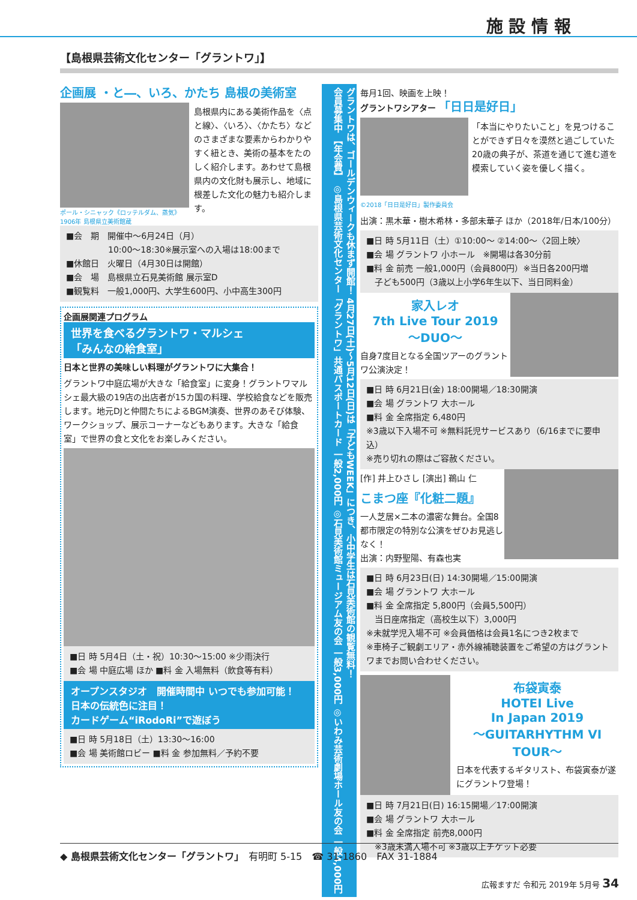施 設 情 報
【島根県芸術文化センター「グラントワ」】
企画展 ・と―、いろ、かたち 島根の美術室
ポール・シニャック《ロッテルダム、蒸気》1906年 島根県立美術館蔵
島根県内にある美術作品を〈点と線〉、〈いろ〉、〈かたち〉などのさまざまな要素からわかりやすく紐とき、美術の基本をたのしく紹介します。あわせて島根県内の文化財も展示し、地域に根差した文化の魅力も紹介します。
■会　期　開催中～6月24日（月）
　　　　　10:00～18:30※展示室への入場は18:00まで
■休館日　火曜日（4月30日は開館）
■会　場　島根県立石見美術館 展示室D
■観覧料　一般1,000円、大学生600円、小中高生300円
企画展関連プログラム
世界を食べるグラントワ・マルシェ
「みんなの給食室」
日本と世界の美味しい料理がグラントワに大集合！
グラントワ中庭広場が大きな「給食室」に変身！グラントワマルシェ最大級の19店の出店者が15カ国の料理、学校給食などを販売します。地元DJと仲間たちによるBGM演奏、世界のあそび体験、ワークショップ、展示コーナーなどもあります。大きな「給食室」で世界の食と文化をお楽しみください。
■日 時 5月4日（土・祝）10:30～15:00 ※少雨決行
■会 場 中庭広場 ほか ■料 金 入場無料（飲食等有料）
オープンスタジオ　開催時間中 いつでも参加可能！
日本の伝統色に注目！
カードゲーム“iRodoRi”で遊ぼう
■日 時 5月18日（土）13:30～16:00
■会 場 美術館ロビー ■料 金 参加無料／予約不要
グラントワは、ゴールデンウィークも休まず開館！ 4月27日(土)～5月12日(日)は「子どもWEEK」につき、小中学生は石見美術館の観覧無料！
会員募集中 【年会費】 ◎島根県芸術文化センター「グラントワ」共通パスポートカード 一般2,000円 ◎石見美術館ミュージアム友の会 一般3,000円 ◎いわみ芸術劇場ホール友の会 一般4,000円
毎月1回、映画を上映！
グラントワシアター 「日日是好日」
「本当にやりたいこと」を見つけることができず日々を漠然と過ごしていた20歳の典子が、茶道を通じて進む道を模索していく姿を優しく描く。
©2018「日日是好日」製作委員会
出演：黒木華・樹木希林・多部未華子 ほか（2018年/日本/100分）
■日 時 5月11日（土）①10:00～ ②14:00～〈2回上映〉
■会 場 グラントワ 小ホール　※開場は各30分前
■料 金 前売 一般1,000円（会員800円）※当日各200円増
　子ども500円（3歳以上小学6年生以下、当日同料金）
家入レオ
7th Live Tour 2019
～DUO～
自身7度目となる全国ツアーのグラントワ公演決定！
■日 時 6月21日(金) 18:00開場／18:30開演
■会 場 グラントワ 大ホール
■料 金 全席指定 6,480円
※3歳以下入場不可 ※無料託児サービスあり（6/16までに要申込）
※売り切れの際はご容赦ください。
[作] 井上ひさし [演出] 鵜山 仁
こまつ座『化粧二題』
一人芝居×二本の濃密な舞台。全国8都市限定の特別な公演をぜひお見逃しなく！
出演：内野聖陽、有森也実
■日 時 6月23日(日) 14:30開場／15:00開演
■会 場 グラントワ 大ホール
■料 金 全席指定 5,800円（会員5,500円）
　当日座席指定（高校生以下）3,000円
※未就学児入場不可 ※会員価格は会員1名につき2枚まで
※車椅子ご観劇エリア・赤外線補聴装置をご希望の方はグラントワまでお問い合わせください。
布袋寅泰
HOTEI Live
In Japan 2019
～GUITARHYTHM VI TOUR～
日本を代表するギタリスト、布袋寅泰が遂にグラントワ登場！
■日 時 7月21日(日) 16:15開場／17:00開演
■会 場 グラントワ 大ホール
■料 金 全席指定 前売8,000円
　※3歳未満入場不可 ※3歳以上チケット必要
◆ 島根県芸術文化センター「グラントワ」　有明町 5-15　☎ 31-1860　FAX 31-1884
広報ますだ 令和元 2019年 5月号 34